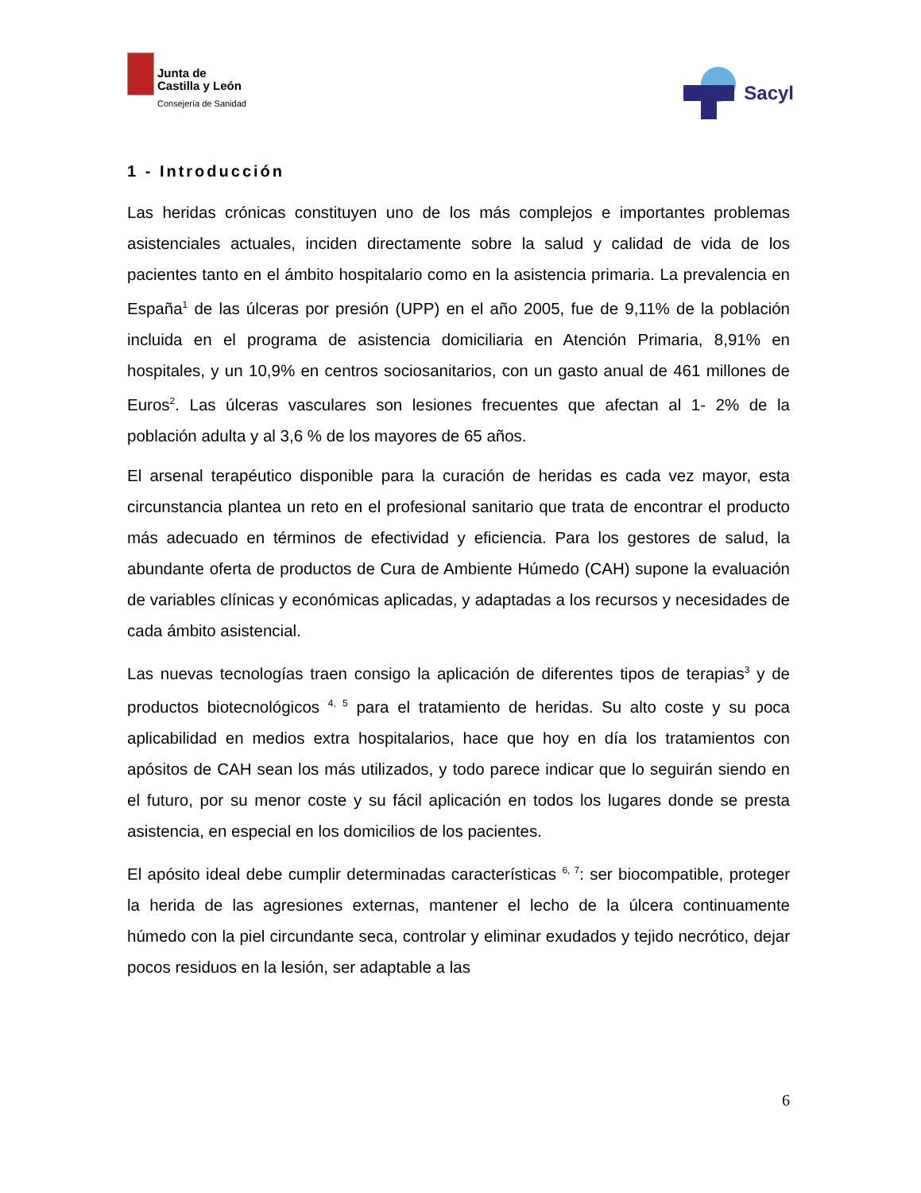Junta de
Castilla y León
Consejería de Sanidad
Sacyl
1 - Introducción
Las heridas crónicas constituyen uno de los más complejos e importantes problemas asistenciales actuales, inciden directamente sobre la salud y calidad de vida de los pacientes tanto en el ámbito hospitalario como en la asistencia primaria. La prevalencia en España<sup>1</sup> de las úlceras por presión (UPP) en el año 2005, fue de 9,11% de la población incluida en el programa de asistencia domiciliaria en Atención Primaria, 8,91% en hospitales, y un 10,9% en centros sociosanitarios, con un gasto anual de 461 millones de Euros<sup>2</sup>. Las úlceras vasculares son lesiones frecuentes que afectan al 1- 2% de la población adulta y al 3,6 % de los mayores de 65 años.
El arsenal terapéutico disponible para la curación de heridas es cada vez mayor, esta circunstancia plantea un reto en el profesional sanitario que trata de encontrar el producto más adecuado en términos de efectividad y eficiencia. Para los gestores de salud, la abundante oferta de productos de Cura de Ambiente Húmedo (CAH) supone la evaluación de variables clínicas y económicas aplicadas, y adaptadas a los recursos y necesidades de cada ámbito asistencial.
Las nuevas tecnologías traen consigo la aplicación de diferentes tipos de terapias<sup>3</sup> y de productos biotecnológicos <sup>4, 5</sup> para el tratamiento de heridas. Su alto coste y su poca aplicabilidad en medios extra hospitalarios, hace que hoy en día los tratamientos con apósitos de CAH sean los más utilizados, y todo parece indicar que lo seguirán siendo en el futuro, por su menor coste y su fácil aplicación en todos los lugares donde se presta asistencia, en especial en los domicilios de los pacientes.
El apósito ideal debe cumplir determinadas características <sup>6, 7</sup>: ser biocompatible, proteger la herida de las agresiones externas, mantener el lecho de la úlcera continuamente húmedo con la piel circundante seca, controlar y eliminar exudados y tejido necrótico, dejar pocos residuos en la lesión, ser adaptable a las
6